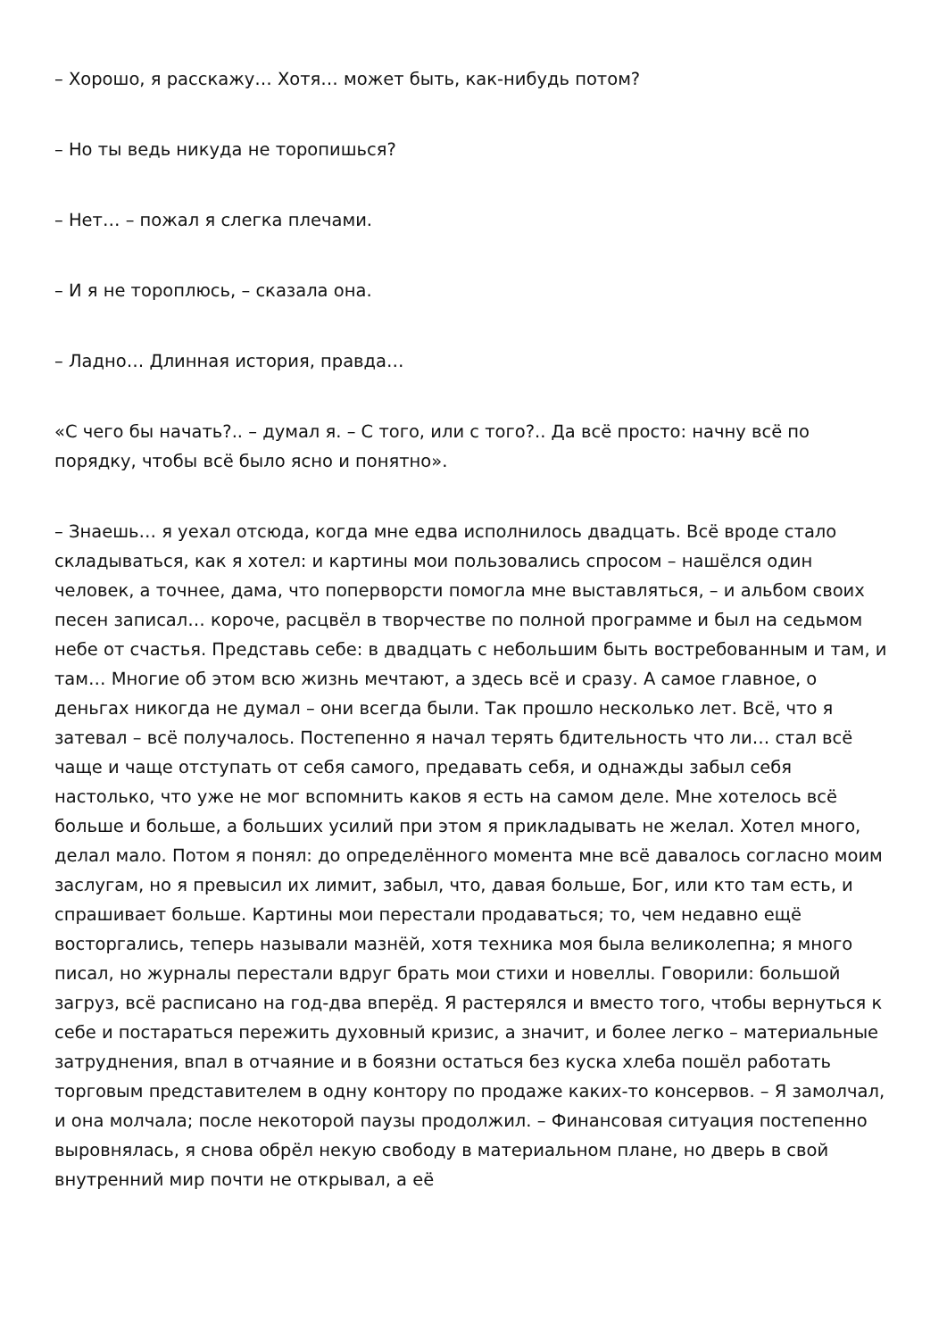– Хорошо, я расскажу… Хотя… может быть, как-нибудь потом?
– Но ты ведь никуда не торопишься?
– Нет… – пожал я слегка плечами.
– И я не тороплюсь, – сказала она.
– Ладно… Длинная история, правда…
«С чего бы начать?.. – думал я. – С того, или с того?.. Да всё просто: начну всё по порядку, чтобы всё было ясно и понятно».
– Знаешь… я уехал отсюда, когда мне едва исполнилось двадцать. Всё вроде стало складываться, как я хотел: и картины мои пользовались спросом – нашёлся один человек, а точнее, дама, что поперворсти помогла мне выставляться, – и альбом своих песен записал… короче, расцвёл в творчестве по полной программе и был на седьмом небе от счастья. Представь себе: в двадцать с небольшим быть востребованным и там, и там… Многие об этом всю жизнь мечтают, а здесь всё и сразу. А самое главное, о деньгах никогда не думал – они всегда были. Так прошло несколько лет. Всё, что я затевал – всё получалось. Постепенно я начал терять бдительность что ли… стал всё чаще и чаще отступать от себя самого, предавать себя, и однажды забыл себя настолько, что уже не мог вспомнить каков я есть на самом деле. Мне хотелось всё больше и больше, а больших усилий при этом я прикладывать не желал. Хотел много, делал мало. Потом я понял: до определённого момента мне всё давалось согласно моим заслугам, но я превысил их лимит, забыл, что, давая больше, Бог, или кто там есть, и спрашивает больше. Картины мои перестали продаваться; то, чем недавно ещё восторгались, теперь называли мазнёй, хотя техника моя была великолепна; я много писал, но журналы перестали вдруг брать мои стихи и новеллы. Говорили: большой загруз, всё расписано на год-два вперёд. Я растерялся и вместо того, чтобы вернуться к себе и постараться пережить духовный кризис, а значит, и более легко – материальные затруднения, впал в отчаяние и в боязни остаться без куска хлеба пошёл работать торговым представителем в одну контору по продаже каких-то консервов. – Я замолчал, и она молчала; после некоторой паузы продолжил. – Финансовая ситуация постепенно выровнялась, я снова обрёл некую свободу в материальном плане, но дверь в свой внутренний мир почти не открывал, а её